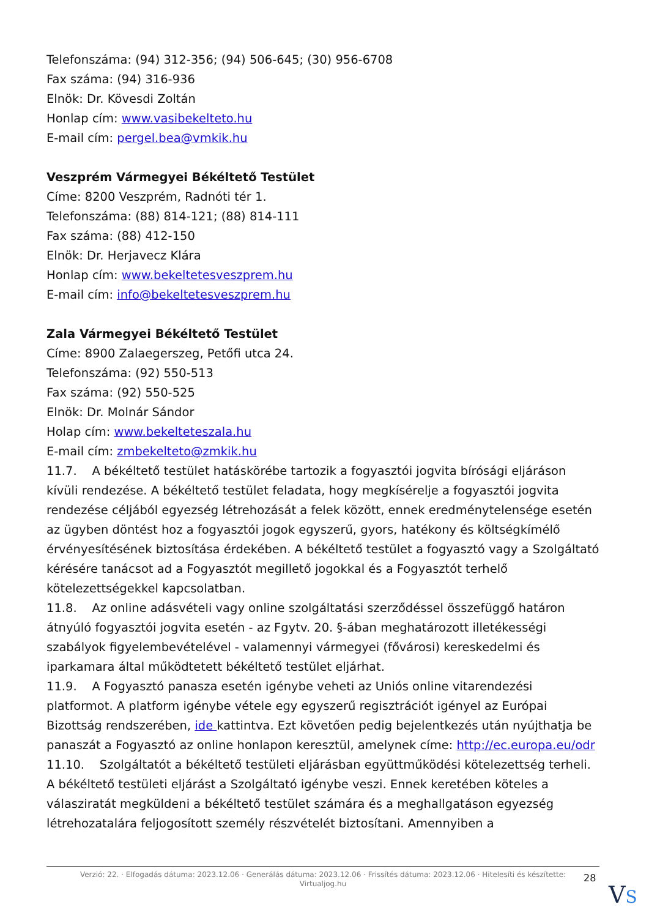Telefonszáma: (94) 312-356; (94) 506-645; (30) 956-6708
Fax száma: (94) 316-936
Elnök: Dr. Kövesdi Zoltán
Honlap cím: www.vasibekelteto.hu
E-mail cím: pergel.bea@vmkik.hu
Veszprém Vármegyei Békéltető Testület
Címe: 8200 Veszprém, Radnóti tér 1.
Telefonszáma: (88) 814-121; (88) 814-111
Fax száma: (88) 412-150
Elnök: Dr. Herjavecz Klára
Honlap cím: www.bekeltetesveszprem.hu
E-mail cím: info@bekeltetesveszprem.hu
Zala Vármegyei Békéltető Testület
Címe: 8900 Zalaegerszeg, Petőfi utca 24.
Telefonszáma: (92) 550-513
Fax száma: (92) 550-525
Elnök: Dr. Molnár Sándor
Holap cím: www.bekelteteszala.hu
E-mail cím: zmbekelteto@zmkik.hu
11.7. A békéltető testület hatáskörébe tartozik a fogyasztói jogvita bírósági eljáráson kívüli rendezése. A békéltető testület feladata, hogy megkísérelje a fogyasztói jogvita rendezése céljából egyezség létrehozását a felek között, ennek eredménytelensége esetén az ügyben döntést hoz a fogyasztói jogok egyszerű, gyors, hatékony és költségkímélő érvényesítésének biztosítása érdekében. A békéltető testület a fogyasztó vagy a Szolgáltató kérésére tanácsot ad a Fogyasztót megillető jogokkal és a Fogyasztót terhelő kötelezettségekkel kapcsolatban.
11.8. Az online adásvételi vagy online szolgáltatási szerződéssel összefüggő határon átnyúló fogyasztói jogvita esetén - az Fgytv. 20. §-ában meghatározott illetékességi szabályok figyelembevételével - valamennyi vármegyei (fővárosi) kereskedelmi és iparkamara által működtetett békéltető testület eljárhat.
11.9. A Fogyasztó panasza esetén igénybe veheti az Uniós online vitarendezési platformot. A platform igénybe vétele egy egyszerű regisztrációt igényel az Európai Bizottság rendszerében, ide kattintva. Ezt követően pedig bejelentkezés után nyújthatja be panaszát a Fogyasztó az online honlapon keresztül, amelynek címe: http://ec.europa.eu/odr
11.10. Szolgáltatót a békéltető testületi eljárásban együttműködési kötelezettség terheli. A békéltető testületi eljárást a Szolgáltató igénybe veszi. Ennek keretében köteles a válasziratát megküldeni a békéltető testület számára és a meghallgatáson egyezség létrehozatalára feljogosított személy részvételét biztosítani. Amennyiben a
Verzió: 22. · Elfogadás dátuma: 2023.12.06 · Generálás dátuma: 2023.12.06 · Frissítés dátuma: 2023.12.06 · Hitelesíti és készítette:
Virtualjog.hu
28
VS